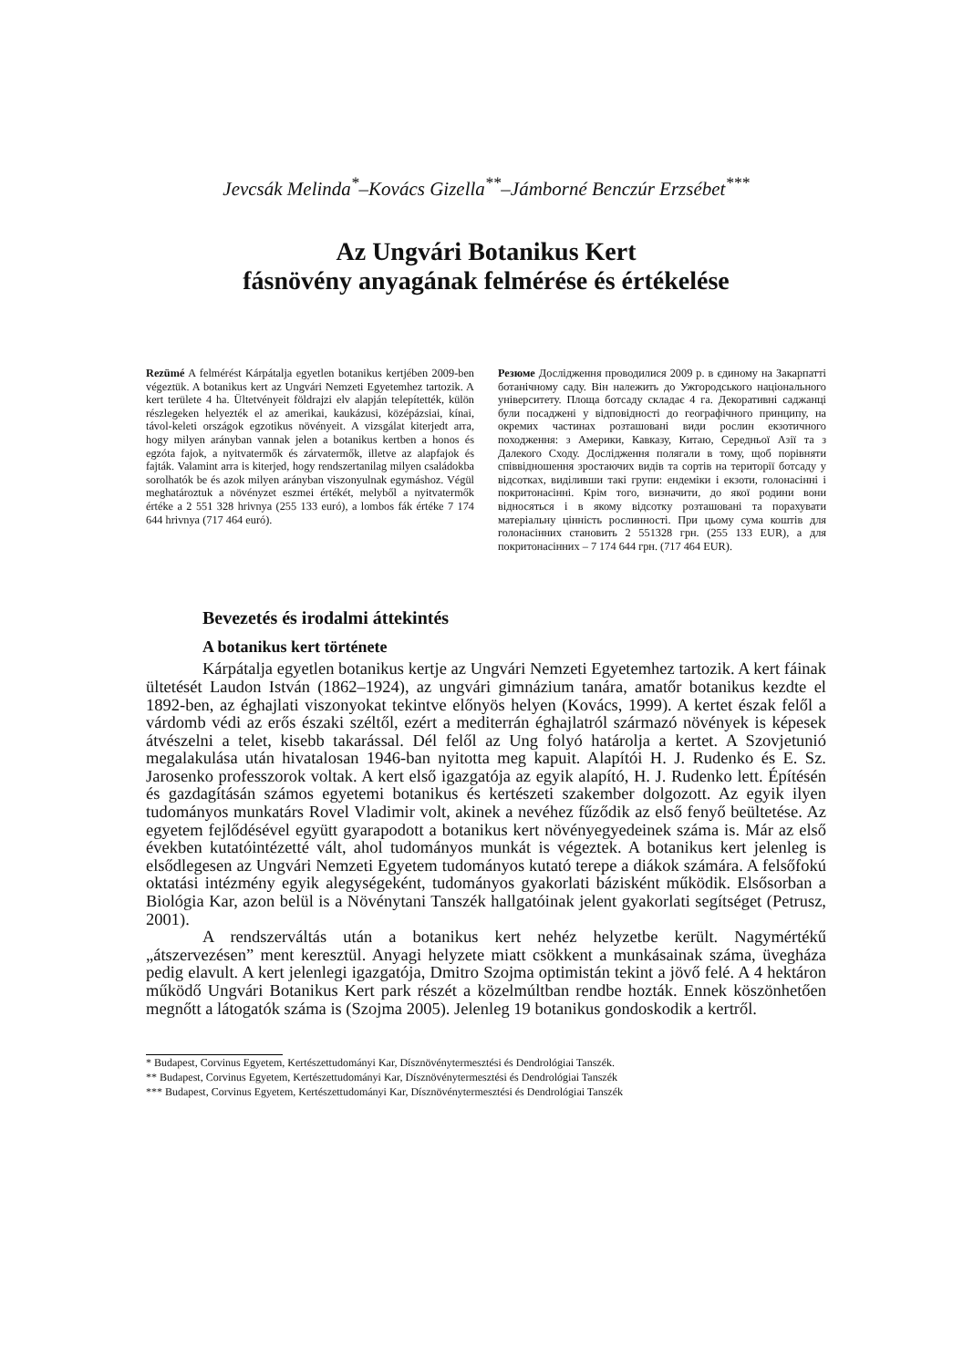Jevcsák Melinda<sup>*</sup>–Kovács Gizella<sup>**</sup>–Jámborné Benczúr Erzsébet<sup>***</sup>
Az Ungvári Botanikus Kert
fásnövény anyagának felmérése és értékelése
Rezümé A felmérést Kárpátalja egyetlen botanikus kertjében 2009-ben végeztük. A botanikus kert az Ungvári Nemzeti Egyetemhez tartozik. A kert területe 4 ha. Ültetvényeit földrajzi elv alapján telepítették, külön részlegeken helyezték el az amerikai, kaukázusi, középázsiai, kínai, távol-keleti országok egzotikus növényeit. A vizsgálat kiterjedt arra, hogy milyen arányban vannak jelen a botanikus kertben a honos és egzóta fajok, a nyitvatermők és zárvatermők, illetve az alapfajok és fajták. Valamint arra is kiterjed, hogy rendszertanilag milyen családokba sorolhatók be és azok milyen arányban viszonyulnak egymáshoz. Végül meghatároztuk a növényzet eszmei értékét, melyből a nyitvatermők értéke a 2 551 328 hrivnya (255 133 euró), a lombos fák értéke 7 174 644 hrivnya (717 464 euró).
Резюме Дослідження проводилися 2009 р. в єдиному на Закарпатті ботанічному саду. Він належить до Ужгородського національного університету. Площа ботсаду складає 4 га. Декоративні саджанці були посаджені у відповідності до географічного принципу, на окремих частинах розташовані види рослин екзотичного походження: з Америки, Кавказу, Китаю, Середньої Азії та з Далекого Сходу. Дослідження полягали в тому, щоб порівняти співвідношення зростаючих видів та сортів на території ботсаду у відсотках, виділивши такі групи: ендеміки і екзоти, голонасінні і покритонасінні. Крім того, визначити, до якої родини вони відносяться і в якому відсотку розташовані та порахувати матеріальну цінність рослинності. При цьому сума коштів для голонасінних становить 2 551328 грн. (255 133 EUR), а для покритонасінних – 7 174 644 грн. (717 464 EUR).
Bevezetés és irodalmi áttekintés
A botanikus kert története
Kárpátalja egyetlen botanikus kertje az Ungvári Nemzeti Egyetemhez tartozik. A kert fáinak ültetését Laudon István (1862–1924), az ungvári gimnázium tanára, amatőr botanikus kezdte el 1892-ben, az éghajlati viszonyokat tekintve előnyös helyen (Kovács, 1999). A kertet észak felől a várdomb védi az erős északi széltől, ezért a mediterrán éghajlatról származó növények is képesek átvészelni a telet, kisebb takarással. Dél felől az Ung folyó határolja a kertet. A Szovjetunió megalakulása után hivatalosan 1946-ban nyitotta meg kapuit. Alapítói H. J. Rudenko és E. Sz. Jarosenko professzorok voltak. A kert első igazgatója az egyik alapító, H. J. Rudenko lett. Építésén és gazdagításán számos egyetemi botanikus és kertészeti szakember dolgozott. Az egyik ilyen tudományos munkatárs Rovel Vladimir volt, akinek a nevéhez fűződik az első fenyő beültetése. Az egyetem fejlődésével együtt gyarapodott a botanikus kert növényegyedeinek száma is. Már az első években kutatóintézetté vált, ahol tudományos munkát is végeztek. A botanikus kert jelenleg is elsődlegesen az Ungvári Nemzeti Egyetem tudományos kutató terepe a diákok számára. A felsőfokú oktatási intézmény egyik alegységeként, tudományos gyakorlati bázisként működik. Elsősorban a Biológia Kar, azon belül is a Növénytani Tanszék hallgatóinak jelent gyakorlati segítséget (Petrusz, 2001).
A rendszerváltás után a botanikus kert nehéz helyzetbe került. Nagymértékű „átszervezésen” ment keresztül. Anyagi helyzete miatt csökkent a munkásainak száma, üvegháza pedig elavult. A kert jelenlegi igazgatója, Dmitro Szojma optimistán tekint a jövő felé. A 4 hektáron működő Ungvári Botanikus Kert park részét a közelmúltban rendbe hozták. Ennek köszönhetően megnőtt a látogatók száma is (Szojma 2005). Jelenleg 19 botanikus gondoskodik a kertről.
* Budapest, Corvinus Egyetem, Kertészettudományi Kar, Dísznövénytermesztési és Dendrológiai Tanszék.
** Budapest, Corvinus Egyetem, Kertészettudományi Kar, Dísznövénytermesztési és Dendrológiai Tanszék
*** Budapest, Corvinus Egyetem, Kertészettudományi Kar, Dísznövénytermesztési és Dendrológiai Tanszék